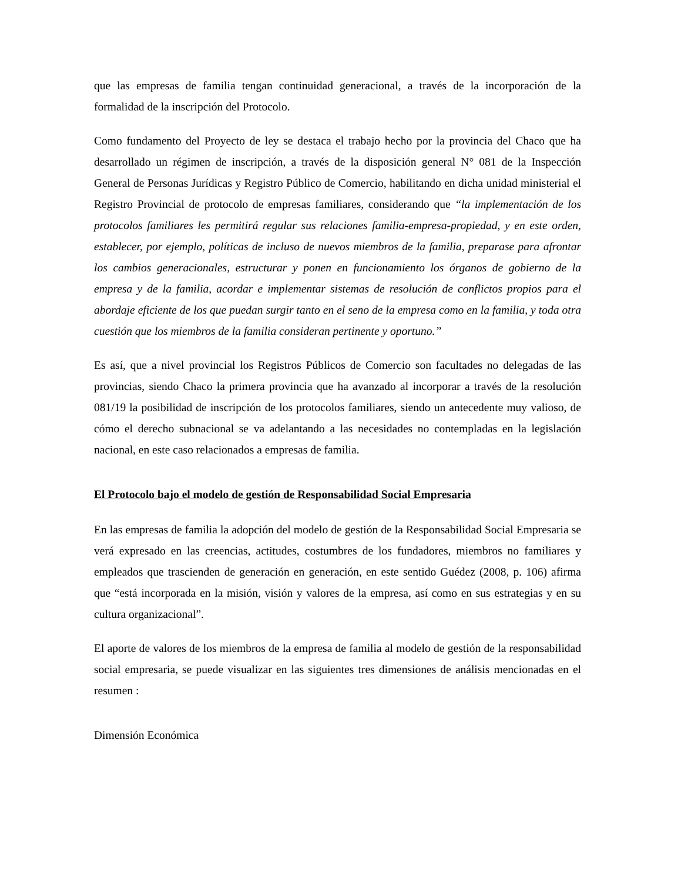que las empresas de familia tengan continuidad generacional, a través de la incorporación de la formalidad de la inscripción del Protocolo.
Como fundamento del Proyecto de ley se destaca el trabajo hecho por la provincia del Chaco que ha desarrollado un régimen de inscripción, a través de la disposición general N° 081 de la Inspección General de Personas Jurídicas y Registro Público de Comercio, habilitando en dicha unidad ministerial el Registro Provincial de protocolo de empresas familiares, considerando que “la implementación de los protocolos familiares les permitirá regular sus relaciones familia-empresa-propiedad, y en este orden, establecer, por ejemplo, políticas de incluso de nuevos miembros de la familia, preparase para afrontar los cambios generacionales, estructurar y ponen en funcionamiento los órganos de gobierno de la empresa y de la familia, acordar e implementar sistemas de resolución de conflictos propios para el abordaje eficiente de los que puedan surgir tanto en el seno de la empresa como en la familia, y toda otra cuestión que los miembros de la familia consideran pertinente y oportuno.”
Es así, que a nivel provincial los Registros Públicos de Comercio son facultades no delegadas de las provincias, siendo Chaco la primera provincia que ha avanzado al incorporar a través de la resolución 081/19 la posibilidad de inscripción de los protocolos familiares, siendo un antecedente muy valioso, de cómo el derecho subnacional se va adelantando a las necesidades no contempladas en la legislación nacional, en este caso relacionados a empresas de familia.
El Protocolo bajo el modelo de gestión de Responsabilidad Social Empresaria
En las empresas de familia la adopción del modelo de gestión de la Responsabilidad Social Empresaria se verá expresado en las creencias, actitudes, costumbres de los fundadores, miembros no familiares y empleados que trascienden de generación en generación, en este sentido Guédez (2008, p. 106) afirma que “está incorporada en la misión, visión y valores de la empresa, así como en sus estrategias y en su cultura organizacional”.
El aporte de valores de los miembros de la empresa de familia al modelo de gestión de la responsabilidad social empresaria, se puede visualizar en las siguientes tres dimensiones de análisis mencionadas en el resumen :
Dimensión Económica